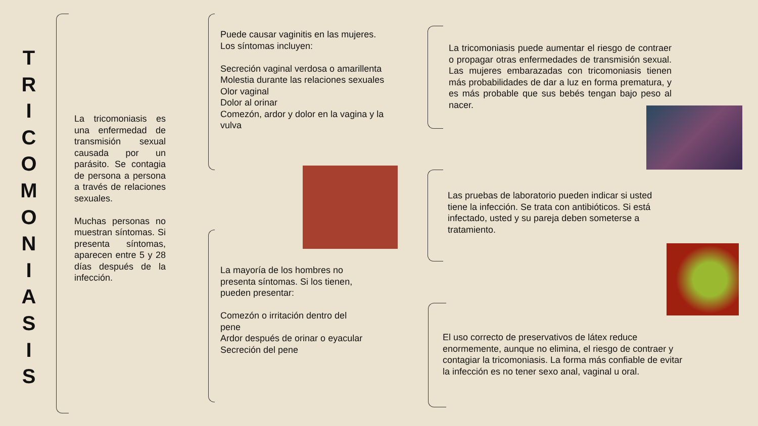T
R
I
C
O
M
O
N
I
A
S
I
S
La tricomoniasis es una enfermedad de transmisión sexual causada por un parásito. Se contagia de persona a persona a través de relaciones sexuales.
Muchas personas no muestran síntomas. Si presenta síntomas, aparecen entre 5 y 28 días después de la infección.
Puede causar vaginitis en las mujeres. Los síntomas incluyen:
Secreción vaginal verdosa o amarillenta
Molestia durante las relaciones sexuales
Olor vaginal
Dolor al orinar
Comezón, ardor y dolor en la vagina y la vulva
La mayoría de los hombres no presenta síntomas. Si los tienen, pueden presentar:
Comezón o irritación dentro del pene
Ardor después de orinar o eyacular
Secreción del pene
La tricomoniasis puede aumentar el riesgo de contraer o propagar otras enfermedades de transmisión sexual. Las mujeres embarazadas con tricomoniasis tienen más probabilidades de dar a luz en forma prematura, y es más probable que sus bebés tengan bajo peso al nacer.
Las pruebas de laboratorio pueden indicar si usted tiene la infección. Se trata con antibióticos. Si está infectado, usted y su pareja deben someterse a tratamiento.
El uso correcto de preservativos de látex reduce enormemente, aunque no elimina, el riesgo de contraer y contagiar la tricomoniasis. La forma más confiable de evitar la infección es no tener sexo anal, vaginal u oral.